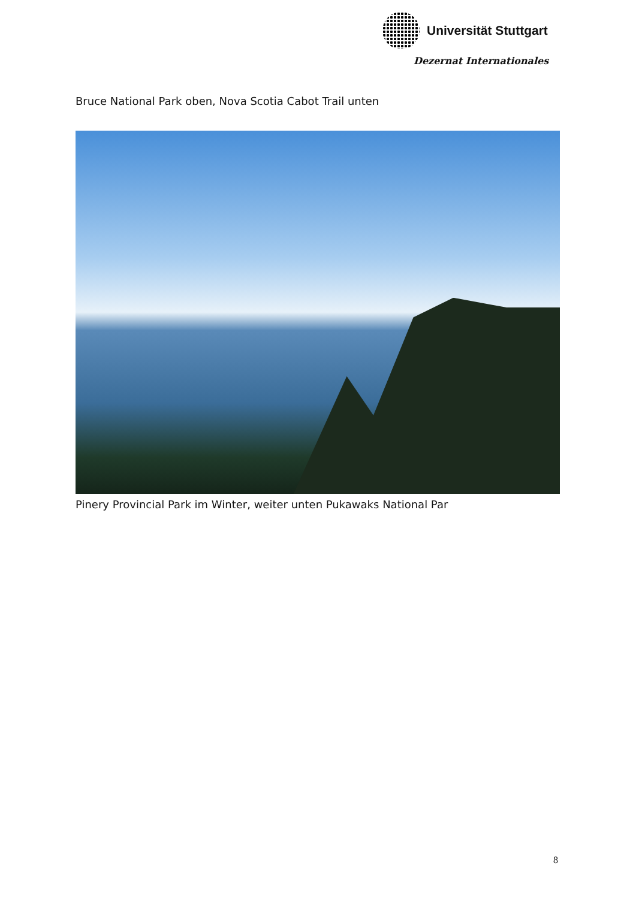Universität Stuttgart
Dezernat Internationales
Bruce National Park oben, Nova Scotia Cabot Trail unten
Pinery Provincial Park im Winter, weiter unten Pukawaks National Par
8